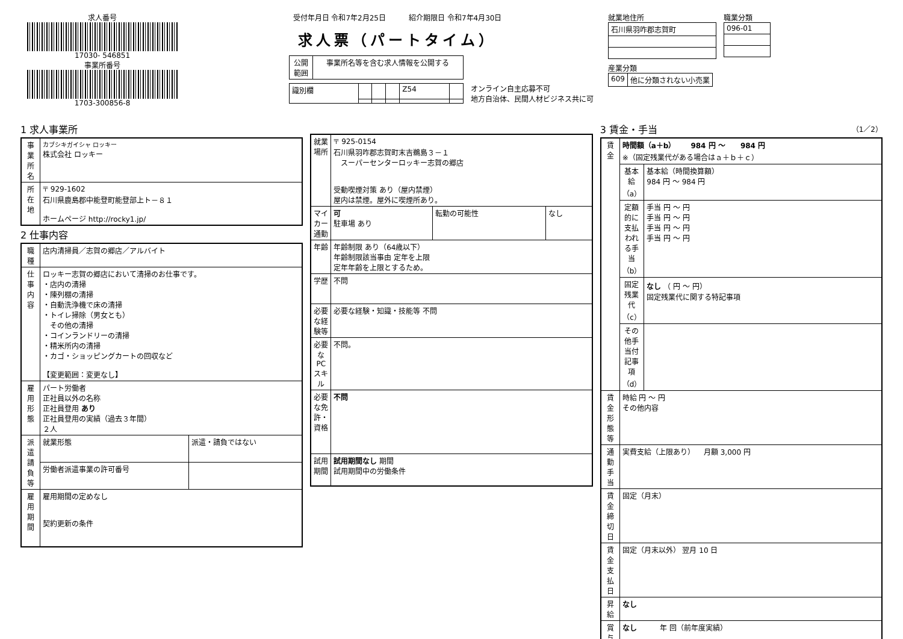求人番号
17030- 546851
事業所番号
1703-300856-8
受付年月日 令和7年2月25日 紹介期限日 令和7年4月30日
求人票（パートタイム）
| 公開 範囲 | 事業所名等を含む求人情報を公開する |
| 識別欄 | | | | Z54 | |
オンライン自主応募不可
地方自治体、民間人材ビジネス共に可
就業地住所
| 石川県羽咋郡志賀町 |
職業分類
| 096-01 |
産業分類
| 609 | 他に分類されない小売業 |
1 求人事業所
| 事業所名 | カブシキガイシャ ロッキー 株式会社 ロッキー |
| 所在地 | 〒 929-1602 石川県鹿島郡中能登町能登部上ト－８１ ホームページ http://rocky1.jp/ |
2 仕事内容
| 職種 | 店内清掃員／志賀の郷店／アルバイト | |
| 仕事内容 | ロッキー志賀の郷店において清掃のお仕事です。 ・店内の清掃 ・陳列棚の清掃 ・自動洗浄機で床の清掃 ・トイレ掃除（男女とも） その他の清掃 ・コインランドリーの清掃 ・精米所内の清掃 ・カゴ・ショッピングカートの回収など 【変更範囲：変更なし】 | |
| 雇用形態 | パート労働者 正社員以外の名称 正社員登用 あり 正社員登用の実績（過去３年間） ２人 | |
| 派遣請負等 | 就業形態 | 派遣・請負ではない |
| | 労働者派遣事業の許可番号 | |
| 雇用期間 | 雇用期間の定めなし 契約更新の条件 | |
| 就業場所 | 〒 925-0154 石川県羽咋郡志賀町末吉鵜島３－１ スーパーセンターロッキー志賀の郷店 受動喫煙対策 あり（屋内禁煙） 屋内は禁煙。屋外に喫煙所あり。 | | |
| マイカー通勤 | 可 駐車場 あり | 転勤の可能性 | なし |
| 年齢 | 年齢制限 あり（64歳以下） 年齢制限該当事由 定年を上限 定年年齢を上限とするため。 | | |
| 学歴 | 不問 | | |
| 必要な経験等 | 必要な経験・知識・技能等 不問 | | |
| 必要なPCスキル | 不問。 | | |
| 必要な免許・資格 | 不問 | | |
| 試用期間 | 試用期間なし 期間 試用期間中の労働条件 | | |
3 賃金・手当 （1／2）
| 賃金 | 時間額（a＋b） 984 円 ～ 984 円 ※（固定残業代がある場合はａ＋ｂ＋ｃ） | |
| | 基本給（a） | 基本給（時間換算額） 984 円 ～ 984 円 |
| | 定額的に支払われる手当（b） | 手当 円 ～ 円 手当 円 ～ 円 手当 円 ～ 円 手当 円 ～ 円 |
| | 固定残業代（c） | なし （ 円 ～ 円） 固定残業代に関する特記事項 |
| | その他手当付記事項（d） | |
| 賃金形態等 | 時給 円 ～ 円 その他内容 | |
| 通勤手当 | 実費支給（上限あり） 月額 3,000 円 | |
| 賃金締切日 | 固定（月末） | |
| 賃金支払日 | 固定（月末以外） 翌月 10 日 | |
| 昇給 | なし | |
| 賞与 | なし 年 回（前年度実績） | |